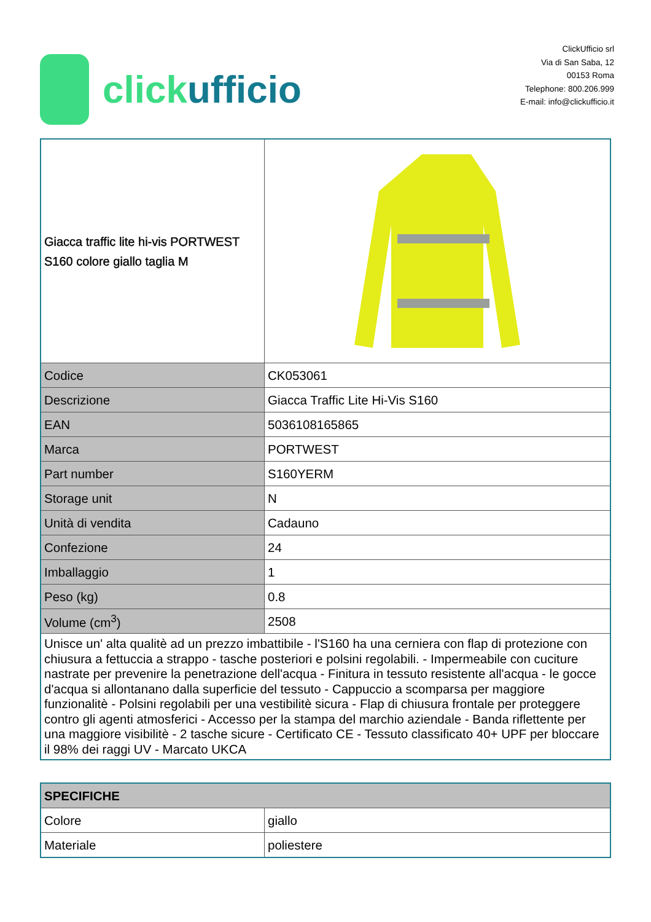click ufficio
ClickUfficio srl
Via di San Saba, 12
00153 Roma
Telephone: 800.206.999
E-mail: info@clickufficio.it
| Giacca traffic lite hi-vis PORTWEST S160 colore giallo taglia M | |
| Codice | CK053061 |
| Descrizione | Giacca Traffic Lite Hi-Vis S160 |
| EAN | 5036108165865 |
| Marca | PORTWEST |
| Part number | S160YERM |
| Storage unit | N |
| Unità di vendita | Cadauno |
| Confezione | 24 |
| Imballaggio | 1 |
| Peso (kg) | 0.8 |
| Volume (cm<sup>3</sup>) | 2508 |
| Unisce un' alta qualitè ad un prezzo imbattibile - l'S160 ha una cerniera con flap di protezione con chiusura a fettuccia a strappo - tasche posteriori e polsini regolabili. - Impermeabile con cuciture nastrate per prevenire la penetrazione dell'acqua - Finitura in tessuto resistente all'acqua - le gocce d'acqua si allontanano dalla superficie del tessuto - Cappuccio a scomparsa per maggiore funzionalitè - Polsini regolabili per una vestibilitè sicura - Flap di chiusura frontale per proteggere contro gli agenti atmosferici - Accesso per la stampa del marchio aziendale - Banda riflettente per una maggiore visibilitè - 2 tasche sicure - Certificato CE - Tessuto classificato 40+ UPF per bloccare il 98% dei raggi UV - Marcato UKCA | |
| SPECIFICHE | |
| --- | --- |
| Colore | giallo |
| Materiale | poliestere |